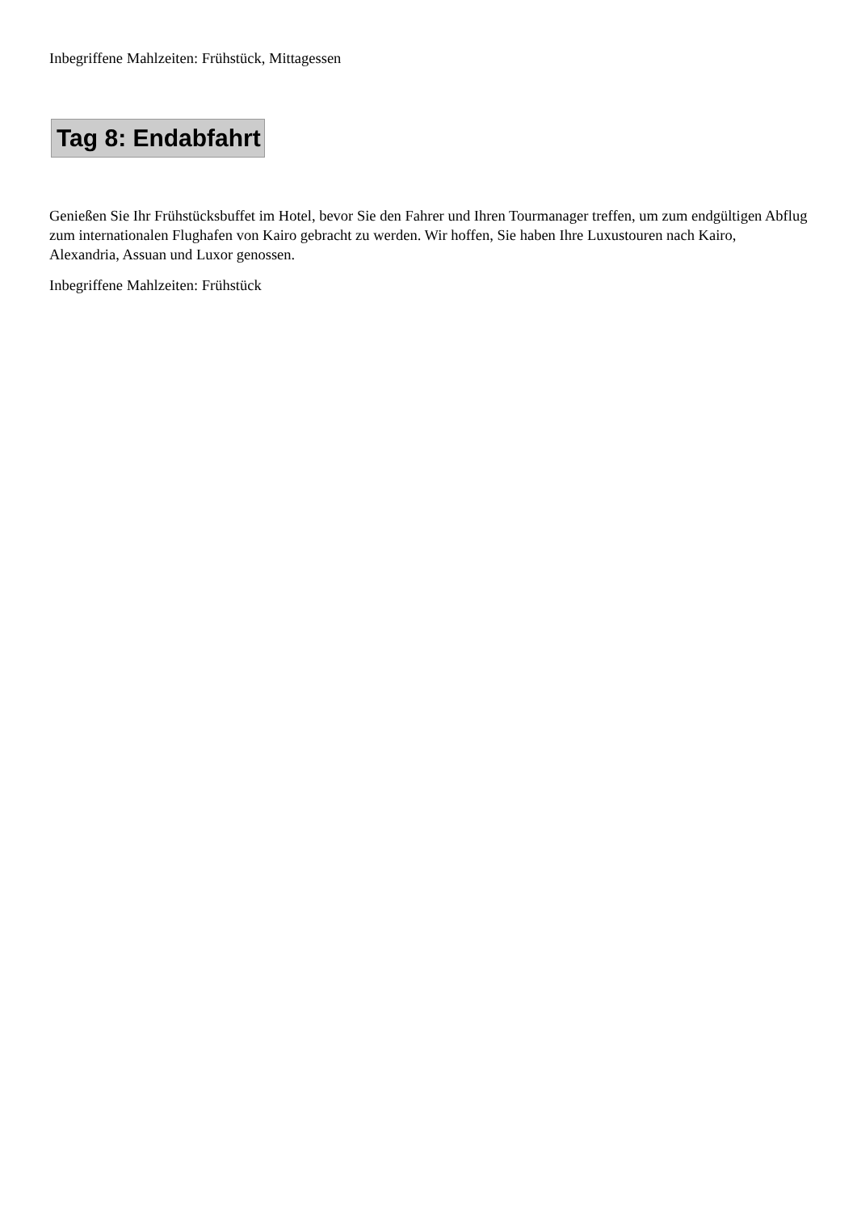Inbegriffene Mahlzeiten: Frühstück, Mittagessen
Tag 8: Endabfahrt
Genießen Sie Ihr Frühstücksbuffet im Hotel, bevor Sie den Fahrer und Ihren Tourmanager treffen, um zum endgültigen Abflug zum internationalen Flughafen von Kairo gebracht zu werden. Wir hoffen, Sie haben Ihre Luxustouren nach Kairo, Alexandria, Assuan und Luxor genossen.
Inbegriffene Mahlzeiten: Frühstück